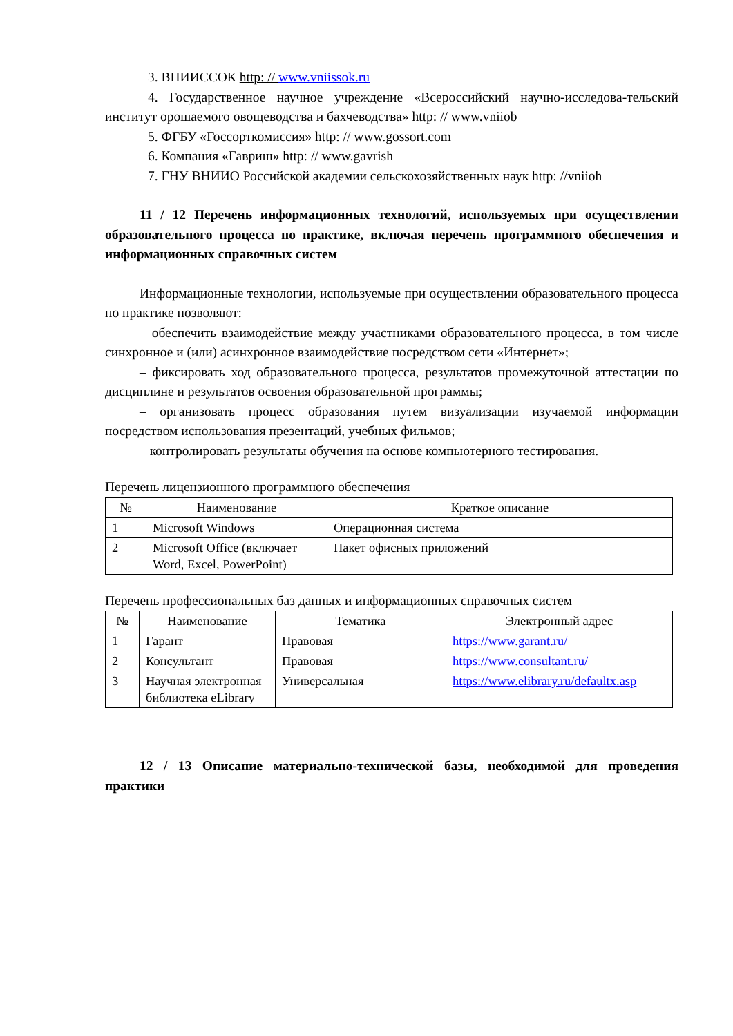3. ВНИИССОК http: // www.vniissok.ru
4. Государственное научное учреждение «Всероссийский научно-исследова-тельский институт орошаемого овощеводства и бахчеводства» http: // www.vniiob
5. ФГБУ «Госсорткомиссия» http: // www.gossort.com
6. Компания «Гавриш» http: // www.gavrish
7. ГНУ ВНИИО Российской академии сельскохозяйственных наук http: //vniioh
11 / 12 Перечень информационных технологий, используемых при осуществлении образовательного процесса по практике, включая перечень программного обеспечения и информационных справочных систем
Информационные технологии, используемые при осуществлении образовательного процесса по практике позволяют:
– обеспечить взаимодействие между участниками образовательного процесса, в том числе синхронное и (или) асинхронное взаимодействие посредством сети «Интернет»;
– фиксировать ход образовательного процесса, результатов промежуточной аттестации по дисциплине и результатов освоения образовательной программы;
– организовать процесс образования путем визуализации изучаемой информации посредством использования презентаций, учебных фильмов;
– контролировать результаты обучения на основе компьютерного тестирования.
Перечень лицензионного программного обеспечения
| № | Наименование | Краткое описание |
| --- | --- | --- |
| 1 | Microsoft Windows | Операционная система |
| 2 | Microsoft Office (включает Word, Excel, PowerPoint) | Пакет офисных приложений |
Перечень профессиональных баз данных и информационных справочных систем
| № | Наименование | Тематика | Электронный адрес |
| --- | --- | --- | --- |
| 1 | Гарант | Правовая | https://www.garant.ru/ |
| 2 | Консультант | Правовая | https://www.consultant.ru/ |
| 3 | Научная электронная библиотека eLibrary | Универсальная | https://www.elibrary.ru/defaultx.asp |
12 / 13 Описание материально-технической базы, необходимой для проведения практики